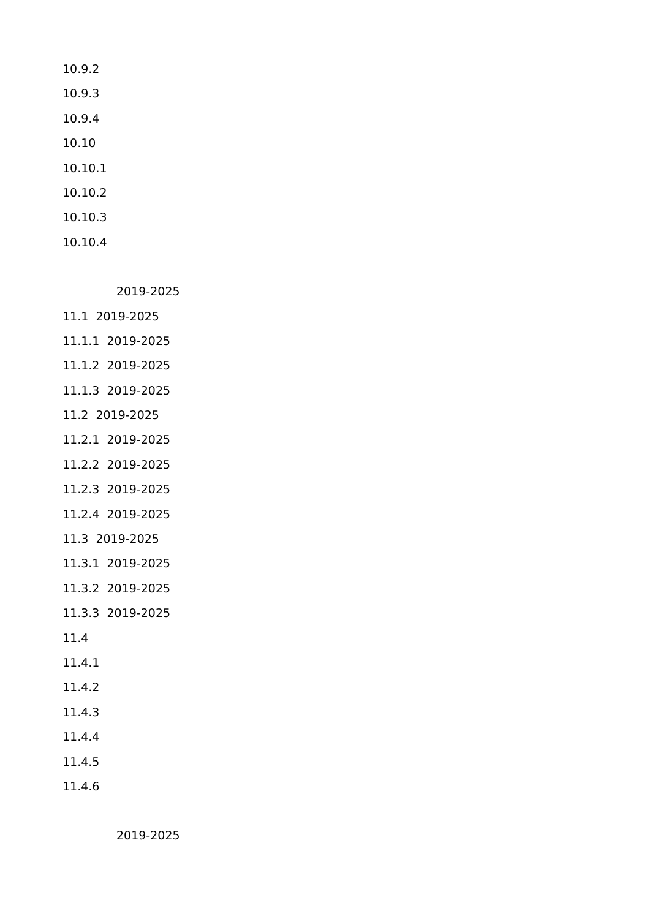10.9.2
10.9.3
10.9.4
10.10
10.10.1
10.10.2
10.10.3
10.10.4
2019-2025
11.1 2019-2025
11.1.1 2019-2025
11.1.2 2019-2025
11.1.3 2019-2025
11.2 2019-2025
11.2.1 2019-2025
11.2.2 2019-2025
11.2.3 2019-2025
11.2.4 2019-2025
11.3 2019-2025
11.3.1 2019-2025
11.3.2 2019-2025
11.3.3 2019-2025
11.4
11.4.1
11.4.2
11.4.3
11.4.4
11.4.5
11.4.6
2019-2025